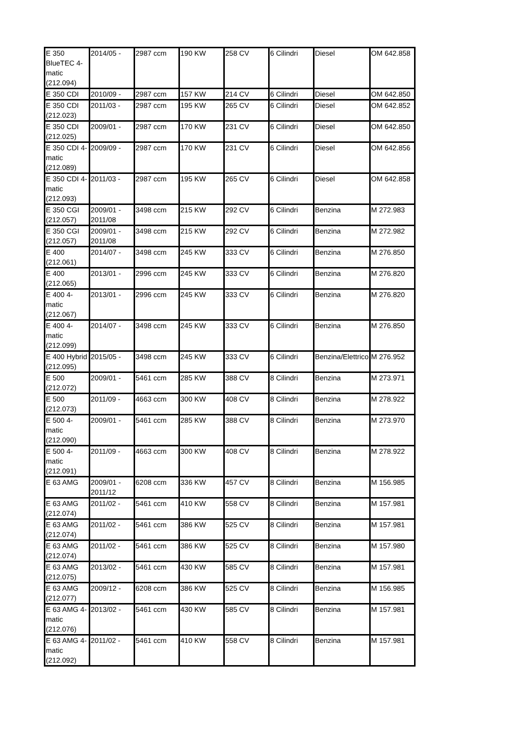| E 350 BlueTEC 4-matic (212.094) | 2014/05 - | 2987 ccm | 190 KW | 258 CV | 6 Cilindri | Diesel | OM 642.858 |
| E 350 CDI | 2010/09 - | 2987 ccm | 157 KW | 214 CV | 6 Cilindri | Diesel | OM 642.850 |
| E 350 CDI (212.023) | 2011/03 - | 2987 ccm | 195 KW | 265 CV | 6 Cilindri | Diesel | OM 642.852 |
| E 350 CDI (212.025) | 2009/01 - | 2987 ccm | 170 KW | 231 CV | 6 Cilindri | Diesel | OM 642.850 |
| E 350 CDI 4-matic (212.089) | 2009/09 - | 2987 ccm | 170 KW | 231 CV | 6 Cilindri | Diesel | OM 642.856 |
| E 350 CDI 4-matic (212.093) | 2011/03 - | 2987 ccm | 195 KW | 265 CV | 6 Cilindri | Diesel | OM 642.858 |
| E 350 CGI (212.057) | 2009/01 - 2011/08 | 3498 ccm | 215 KW | 292 CV | 6 Cilindri | Benzina | M 272.983 |
| E 350 CGI (212.057) | 2009/01 - 2011/08 | 3498 ccm | 215 KW | 292 CV | 6 Cilindri | Benzina | M 272.982 |
| E 400 (212.061) | 2014/07 - | 3498 ccm | 245 KW | 333 CV | 6 Cilindri | Benzina | M 276.850 |
| E 400 (212.065) | 2013/01 - | 2996 ccm | 245 KW | 333 CV | 6 Cilindri | Benzina | M 276.820 |
| E 400 4-matic (212.067) | 2013/01 - | 2996 ccm | 245 KW | 333 CV | 6 Cilindri | Benzina | M 276.820 |
| E 400 4-matic (212.099) | 2014/07 - | 3498 ccm | 245 KW | 333 CV | 6 Cilindri | Benzina | M 276.850 |
| E 400 Hybrid (212.095) | 2015/05 - | 3498 ccm | 245 KW | 333 CV | 6 Cilindri | Benzina/Elettrico | M 276.952 |
| E 500 (212.072) | 2009/01 - | 5461 ccm | 285 KW | 388 CV | 8 Cilindri | Benzina | M 273.971 |
| E 500 (212.073) | 2011/09 - | 4663 ccm | 300 KW | 408 CV | 8 Cilindri | Benzina | M 278.922 |
| E 500 4-matic (212.090) | 2009/01 - | 5461 ccm | 285 KW | 388 CV | 8 Cilindri | Benzina | M 273.970 |
| E 500 4-matic (212.091) | 2011/09 - | 4663 ccm | 300 KW | 408 CV | 8 Cilindri | Benzina | M 278.922 |
| E 63 AMG | 2009/01 - 2011/12 | 6208 ccm | 336 KW | 457 CV | 8 Cilindri | Benzina | M 156.985 |
| E 63 AMG (212.074) | 2011/02 - | 5461 ccm | 410 KW | 558 CV | 8 Cilindri | Benzina | M 157.981 |
| E 63 AMG (212.074) | 2011/02 - | 5461 ccm | 386 KW | 525 CV | 8 Cilindri | Benzina | M 157.981 |
| E 63 AMG (212.074) | 2011/02 - | 5461 ccm | 386 KW | 525 CV | 8 Cilindri | Benzina | M 157.980 |
| E 63 AMG (212.075) | 2013/02 - | 5461 ccm | 430 KW | 585 CV | 8 Cilindri | Benzina | M 157.981 |
| E 63 AMG (212.077) | 2009/12 - | 6208 ccm | 386 KW | 525 CV | 8 Cilindri | Benzina | M 156.985 |
| E 63 AMG 4-matic (212.076) | 2013/02 - | 5461 ccm | 430 KW | 585 CV | 8 Cilindri | Benzina | M 157.981 |
| E 63 AMG 4-matic (212.092) | 2011/02 - | 5461 ccm | 410 KW | 558 CV | 8 Cilindri | Benzina | M 157.981 |